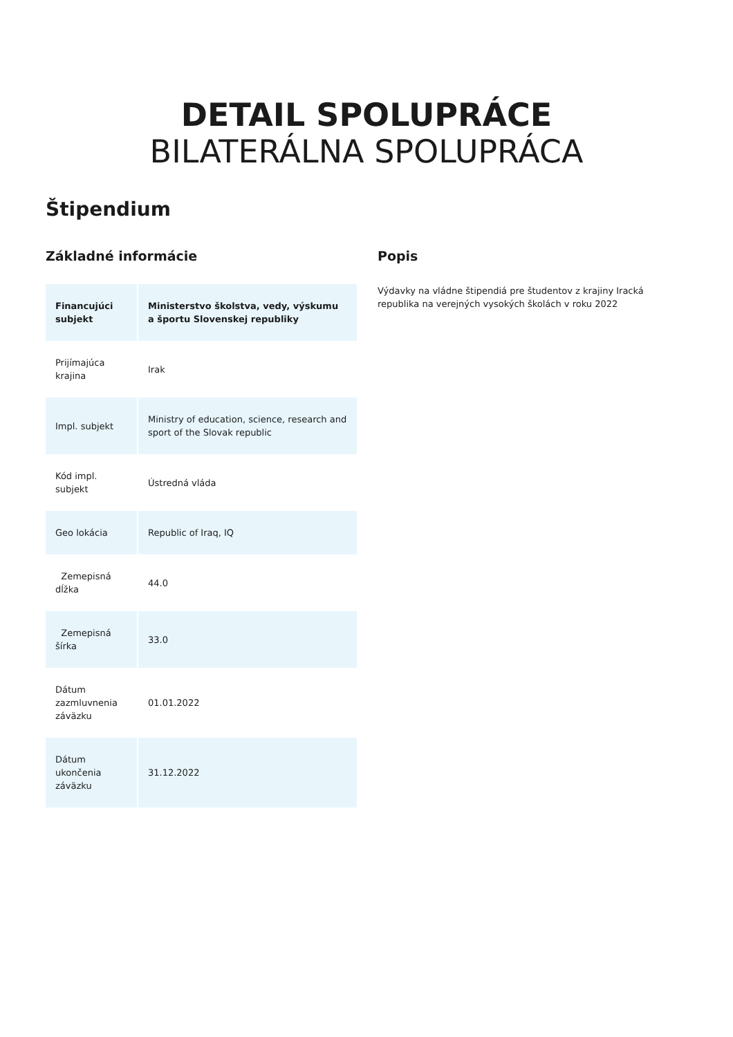DETAIL SPOLUPRÁCE
BILATERÁLNA SPOLUPRÁCA
Štipendium
Základné informácie
| Financujúci subjekt | Ministerstvo školstva, vedy, výskumu a športu Slovenskej republiky |
| Prijímajúca krajina | Irak |
| Impl. subjekt | Ministry of education, science, research and sport of the Slovak republic |
| Kód impl. subjekt | Ústredná vláda |
| Geo lokácia | Republic of Iraq, IQ |
| Zemepisná dĺžka | 44.0 |
| Zemepisná šírka | 33.0 |
| Dátum zazmluvnenia záväzku | 01.01.2022 |
| Dátum ukončenia záväzku | 31.12.2022 |
Popis
Výdavky na vládne štipendiá pre študentov z krajiny Iracká republika na verejných vysokých školách v roku 2022